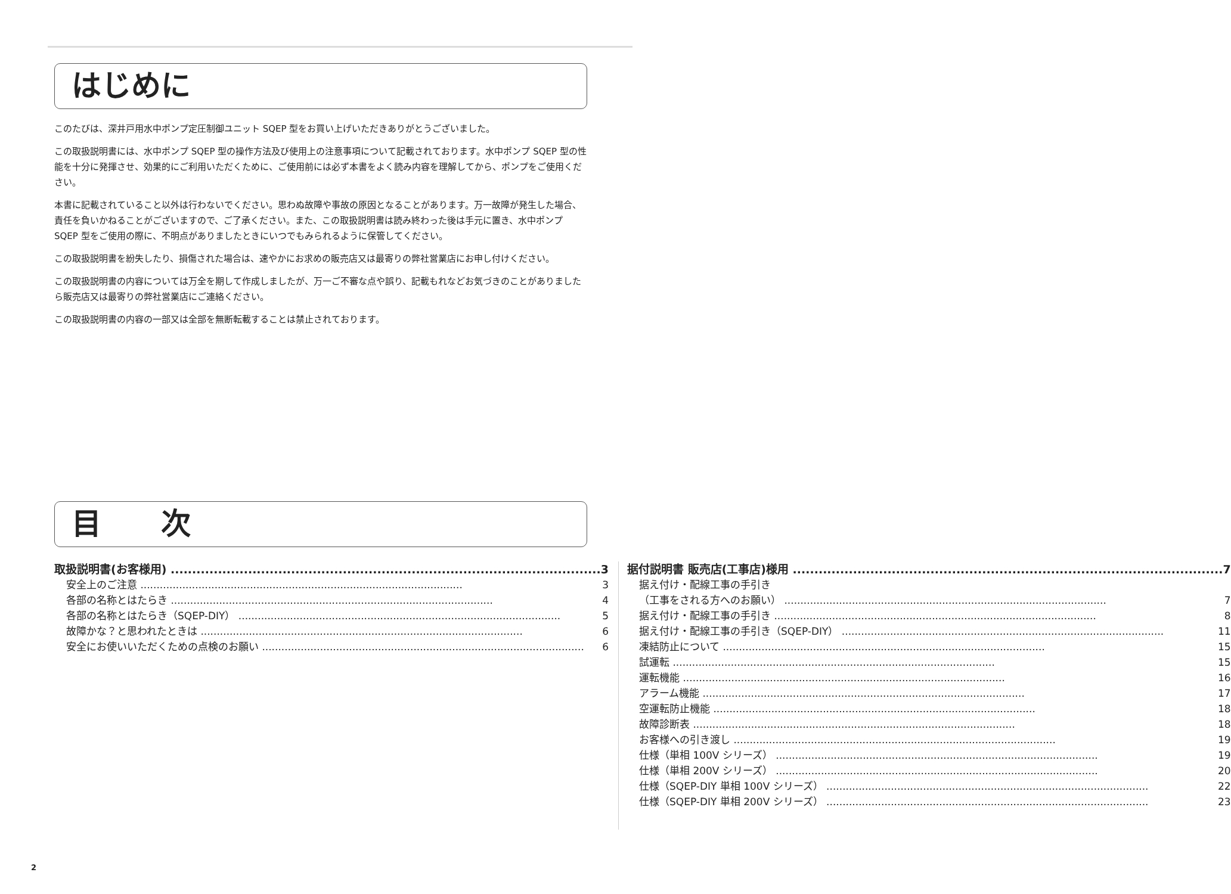はじめに
このたびは、深井戸用水中ポンプ定圧制御ユニット SQEP 型をお買い上げいただきありがとうございました。
この取扱説明書には、水中ポンプ SQEP 型の操作方法及び使用上の注意事項について記載されております。水中ポンプ SQEP 型の性能を十分に発揮させ、効果的にご利用いただくために、ご使用前には必ず本書をよく読み内容を理解してから、ポンプをご使用ください。
本書に記載されていること以外は行わないでください。思わぬ故障や事故の原因となることがあります。万一故障が発生した場合、責任を負いかねることがございますので、ご了承ください。また、この取扱説明書は読み終わった後は手元に置き、水中ポンプ SQEP 型をご使用の際に、不明点がありましたときにいつでもみられるように保管してください。
この取扱説明書を紛失したり、損傷された場合は、速やかにお求めの販売店又は最寄りの弊社営業店にお申し付けください。
この取扱説明書の内容については万全を期して作成しましたが、万一ご不審な点や誤り、記載もれなどお気づきのことがありましたら販売店又は最寄りの弊社営業店にご連絡ください。
この取扱説明書の内容の一部又は全部を無断転載することは禁止されております。
目　　次
取扱説明書(お客様用) 3
安全上のご注意 3
各部の名称とはたらき 4
各部の名称とはたらき（SQEP-DIY） 5
故障かな？と思われたときは 6
安全にお使いいただくための点検のお願い 6
据付説明書 販売店(工事店)様用 7
据え付け・配線工事の手引き
（工事をされる方へのお願い） 7
据え付け・配線工事の手引き 8
据え付け・配線工事の手引き（SQEP-DIY） 11
凍結防止について 15
試運転 15
運転機能 16
アラーム機能 17
空運転防止機能 18
故障診断表 18
お客様への引き渡し 19
仕様（単相 100V シリーズ） 19
仕様（単相 200V シリーズ） 20
仕様（SQEP-DIY 単相 100V シリーズ） 22
仕様（SQEP-DIY 単相 200V シリーズ） 23
2